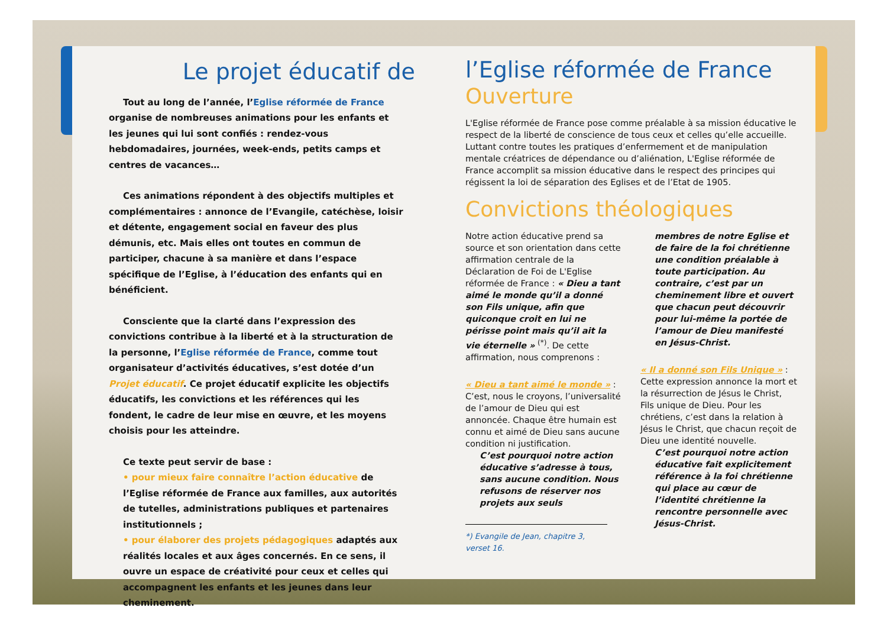Le projet éducatif de
Tout au long de l’année, l’Eglise réformée de France organise de nombreuses animations pour les enfants et les jeunes qui lui sont confiés : rendez-vous hebdomadaires, journées, week-ends, petits camps et centres de vacances…
Ces animations répondent à des objectifs multiples et complémentaires : annonce de l’Evangile, catéchèse, loisir et détente, engagement social en faveur des plus démunis, etc. Mais elles ont toutes en commun de participer, chacune à sa manière et dans l’espace spécifique de l’Eglise, à l’éducation des enfants qui en bénéficient.
Consciente que la clarté dans l’expression des convictions contribue à la liberté et à la structuration de la personne, l’Eglise réformée de France, comme tout organisateur d’activités éducatives, s’est dotée d’un Projet éducatif. Ce projet éducatif explicite les objectifs éducatifs, les convictions et les références qui les fondent, le cadre de leur mise en œuvre, et les moyens choisis pour les atteindre.
Ce texte peut servir de base :
• pour mieux faire connaître l’action éducative de l’Eglise réformée de France aux familles, aux autorités de tutelles, administrations publiques et partenaires institutionnels ;
• pour élaborer des projets pédagogiques adaptés aux réalités locales et aux âges concernés. En ce sens, il ouvre un espace de créativité pour ceux et celles qui accompagnent les enfants et les jeunes dans leur cheminement.
l’Eglise réformée de France
Ouverture
L'Eglise réformée de France pose comme préalable à sa mission éducative le respect de la liberté de conscience de tous ceux et celles qu’elle accueille. Luttant contre toutes les pratiques d’enfermement et de manipulation mentale créatrices de dépendance ou d’aliénation, L'Eglise réformée de France accomplit sa mission éducative dans le respect des principes qui régissent la loi de séparation des Eglises et de l’Etat de 1905.
Convictions théologiques
Notre action éducative prend sa source et son orientation dans cette affirmation centrale de la Déclaration de Foi de L'Eglise réformée de France : « Dieu a tant aimé le monde qu’il a donné son Fils unique, afin que quiconque croit en lui ne périsse point mais qu’il ait la vie éternelle » <sup>(*)</sup>. De cette affirmation, nous comprenons :
« Dieu a tant aimé le monde » :
C’est, nous le croyons, l’universalité de l’amour de Dieu qui est annoncée. Chaque être humain est connu et aimé de Dieu sans aucune condition ni justification.
C’est pourquoi notre action éducative s’adresse à tous, sans aucune condition. Nous refusons de réserver nos projets aux seuls
*) Evangile de Jean, chapitre 3, verset 16.
membres de notre Eglise et de faire de la foi chrétienne une condition préalable à toute participation. Au contraire, c’est par un cheminement libre et ouvert que chacun peut découvrir pour lui-même la portée de l’amour de Dieu manifesté en Jésus-Christ.
« Il a donné son Fils Unique » :
Cette expression annonce la mort et la résurrection de Jésus le Christ, Fils unique de Dieu. Pour les chrétiens, c’est dans la relation à Jésus le Christ, que chacun reçoit de Dieu une identité nouvelle.
C’est pourquoi notre action éducative fait explicitement référence à la foi chrétienne qui place au cœur de l’identité chrétienne la rencontre personnelle avec Jésus-Christ.